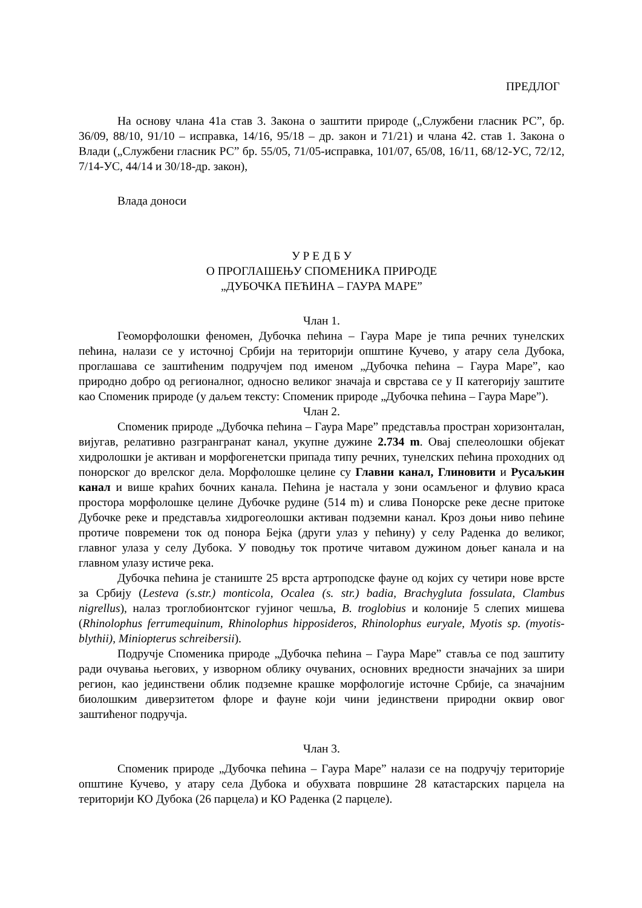ПРЕДЛОГ
На основу члана 41а став 3. Закона о заштити природе („Службени гласник РС”, бр. 36/09, 88/10, 91/10 – исправка, 14/16, 95/18 – др. закон и 71/21) и члана 42. став 1. Закона о Влади („Службени гласник РС” бр. 55/05, 71/05-исправка, 101/07, 65/08, 16/11, 68/12-УС, 72/12, 7/14-УС, 44/14 и 30/18-др. закон),
Влада доноси
У Р Е Д Б У
О ПРОГЛАШЕЊУ СПОМЕНИКА ПРИРОДЕ
„ДУБОЧКА ПЕЋИНА – ГАУРА МАРЕ”
Члан 1.
Геоморфолошки феномен, Дубочка пећина – Гаура Маре је типа речних тунелских пећина, налази се у источној Србији на територији општине Кучево, у атару села Дубока, проглашава се заштићеним подручјем под именом „Дубочка пећина – Гаура Маре”, као природно добро од регионалног, односно великог значаја и сврстава се у II категорију заштите као Споменик природе (у даљем тексту: Споменик природе „Дубочка пећина – Гаура Маре”).
Члан 2.
Споменик природе „Дубочка пећина – Гаура Маре” представља простран хоризонталан, вијугав, релативно разгрангранат канал, укупне дужине 2.734 m. Овај спелеолошки објекат хидролошки је активан и морфогенетски припада типу речних, тунелских пећина проходних од понорског до врелског дела. Морфолошке целине су Главни канал, Глиновити и Русаљкин канал и више краћих бочних канала. Пећина је настала у зони осамљеног и флувио краса простора морфолошке целине Дубочке рудине (514 m) и слива Понорске реке десне притоке Дубочке реке и представља хидрогеолошки активан подземни канал. Кроз доњи ниво пећине протиче повремени ток од понора Бејка (други улаз у пећину) у селу Раденка до великог, главног улаза у селу Дубока. У поводњу ток протиче читавом дужином доњег канала и на главном улазу истиче река.
Дубочка пећина је станиште 25 врста артроподске фауне од којих су четири нове врсте за Србију (Lesteva (s.str.) monticola, Ocalea (s. str.) badia, Brachygluta fossulata, Clambus nigrellus), налаз троглобионтског гујиног чешља, B. troglobius и колоније 5 слепих мишева (Rhinolophus ferrumequinum, Rhinolophus hipposideros, Rhinolophus euryale, Myotis sp. (myotis-blythii), Miniopterus schreibersii).
Подручје Споменика природе „Дубочка пећина – Гаура Маре” ставља се под заштиту ради очувања његових, у изворном облику очуваних, основних вредности значајних за шири регион, као јединствени облик подземне крашке морфологије источне Србије, са значајним биолошким диверзитетом флоре и фауне који чини јединствени природни оквир овог заштићеног подручја.
Члан 3.
Споменик природе „Дубочка пећина – Гаура Маре” налази се на подручју територије општине Кучево, у атару села Дубока и обухвата површине 28 катастарских парцела на територији КО Дубока (26 парцела) и КО Раденка (2 парцеле).